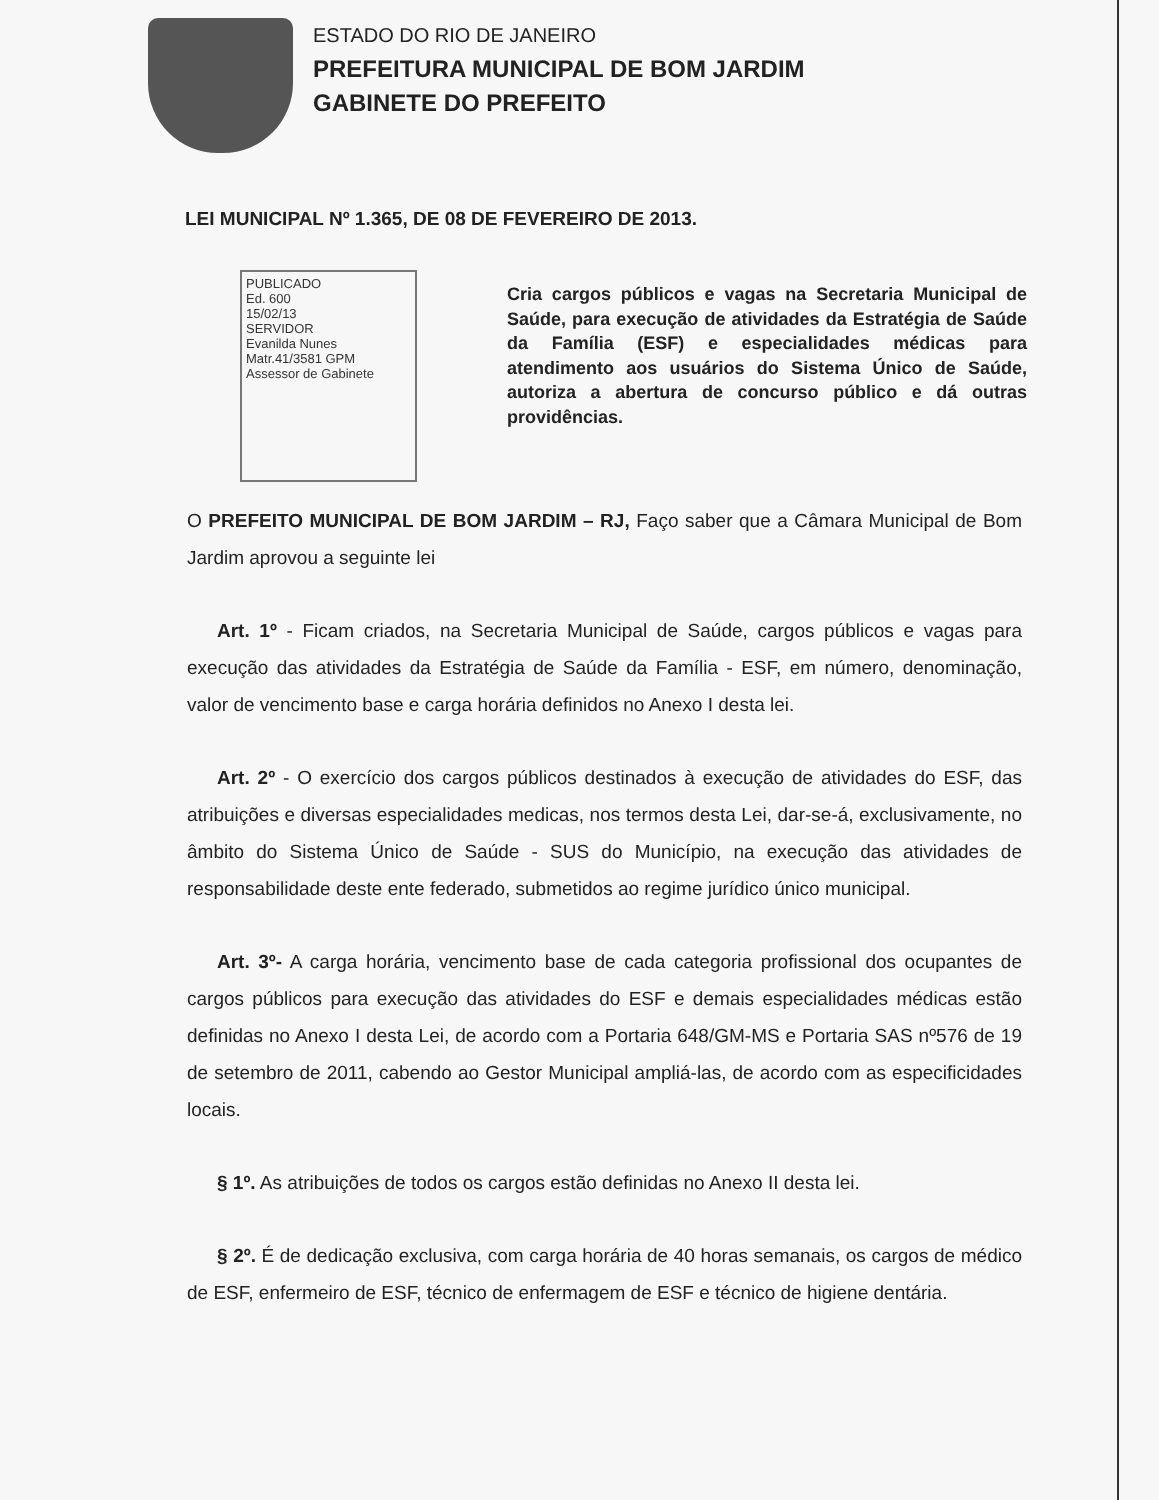ESTADO DO RIO DE JANEIRO
PREFEITURA MUNICIPAL DE BOM JARDIM
GABINETE DO PREFEITO
LEI MUNICIPAL Nº 1.365, DE 08 DE FEVEREIRO DE 2013.
PUBLICADO
Ed. 600
15/02/13
SERVIDOR
Evanilda Nunes
Matr.41/3581 GPM
Assessor de Gabinete
Cria cargos públicos e vagas na Secretaria Municipal de Saúde, para execução de atividades da Estratégia de Saúde da Família (ESF) e especialidades médicas para atendimento aos usuários do Sistema Único de Saúde, autoriza a abertura de concurso público e dá outras providências.
O PREFEITO MUNICIPAL DE BOM JARDIM – RJ, Faço saber que a Câmara Municipal de Bom Jardim aprovou a seguinte lei
Art. 1º - Ficam criados, na Secretaria Municipal de Saúde, cargos públicos e vagas para execução das atividades da Estratégia de Saúde da Família - ESF, em número, denominação, valor de vencimento base e carga horária definidos no Anexo I desta lei.
Art. 2º - O exercício dos cargos públicos destinados à execução de atividades do ESF, das atribuições e diversas especialidades medicas, nos termos desta Lei, dar-se-á, exclusivamente, no âmbito do Sistema Único de Saúde - SUS do Município, na execução das atividades de responsabilidade deste ente federado, submetidos ao regime jurídico único municipal.
Art. 3º- A carga horária, vencimento base de cada categoria profissional dos ocupantes de cargos públicos para execução das atividades do ESF e demais especialidades médicas estão definidas no Anexo I desta Lei, de acordo com a Portaria 648/GM-MS e Portaria SAS nº576 de 19 de setembro de 2011, cabendo ao Gestor Municipal ampliá-las, de acordo com as especificidades locais.
§ 1º. As atribuições de todos os cargos estão definidas no Anexo II desta lei.
§ 2º. É de dedicação exclusiva, com carga horária de 40 horas semanais, os cargos de médico de ESF, enfermeiro de ESF, técnico de enfermagem de ESF e técnico de higiene dentária.